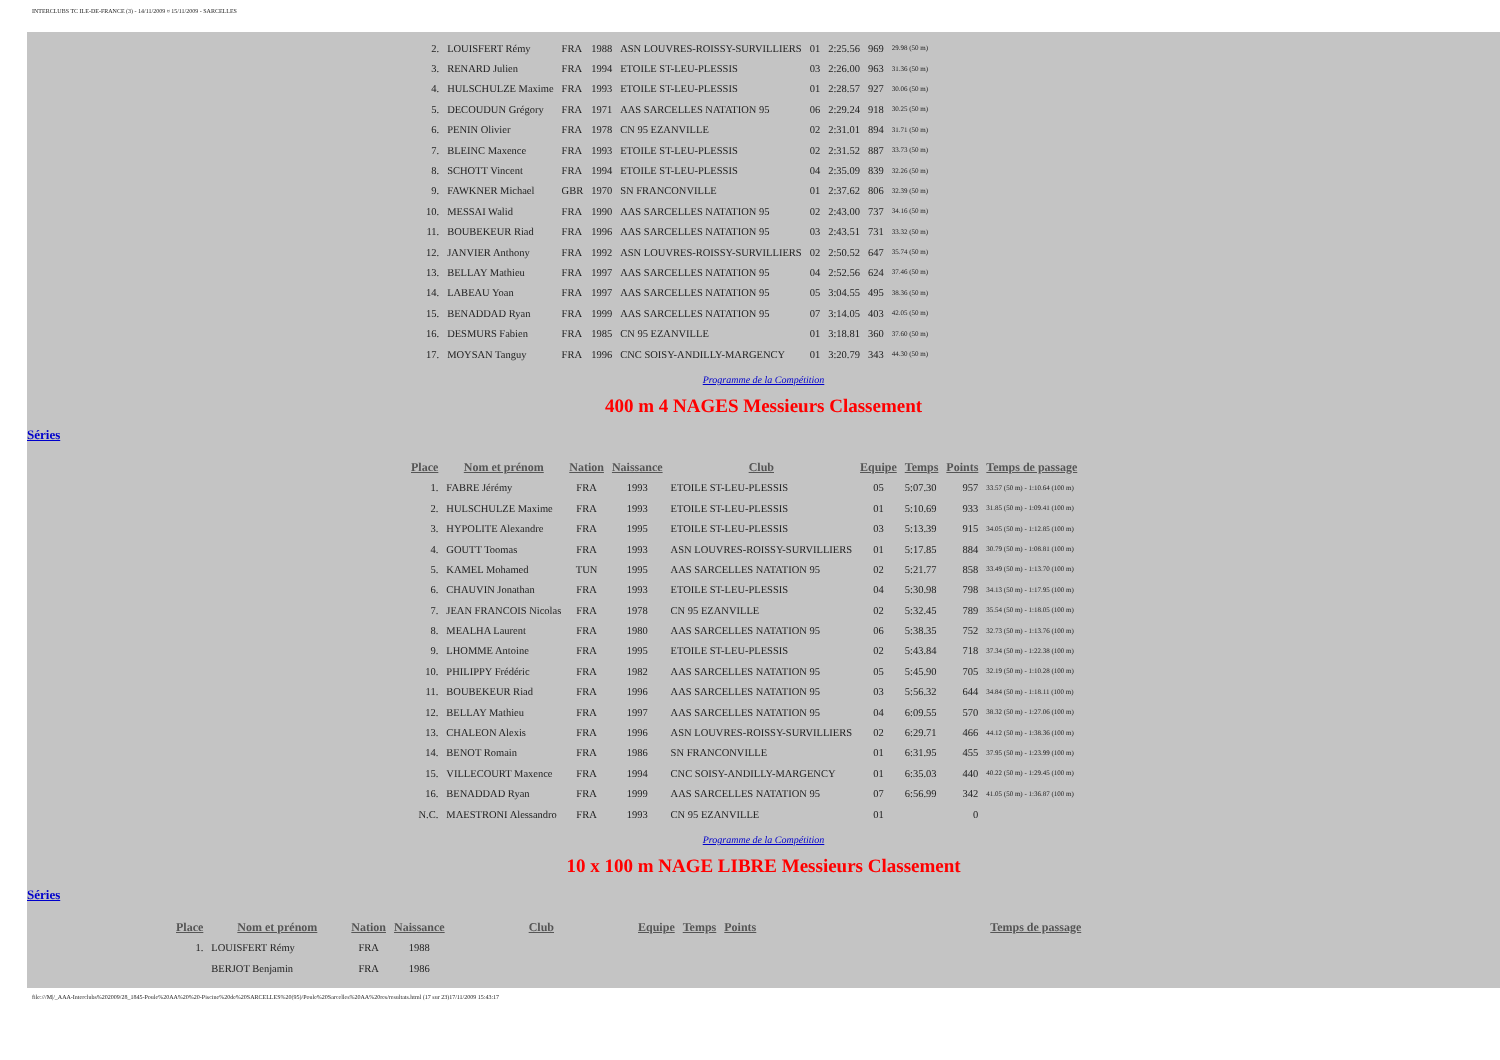INTERCLUBS TC ILE-DE-FRANCE (3) - 14/11/2009 ¤ 15/11/2009 - SARCELLES
| 2. | LOUISFERT Rémy | FRA | 1988 | ASN LOUVRES-ROISSY-SURVILLIERS | 01 | 2:25.56 | 969 | 29.98 (50 m) |
| 3. | RENARD Julien | FRA | 1994 | ETOILE ST-LEU-PLESSIS | 03 | 2:26.00 | 963 | 31.36 (50 m) |
| 4. | HULSCHULZE Maxime | FRA | 1993 | ETOILE ST-LEU-PLESSIS | 01 | 2:28.57 | 927 | 30.06 (50 m) |
| 5. | DECOUDUN Grégory | FRA | 1971 | AAS SARCELLES NATATION 95 | 06 | 2:29.24 | 918 | 30.25 (50 m) |
| 6. | PENIN Olivier | FRA | 1978 | CN 95 EZANVILLE | 02 | 2:31.01 | 894 | 31.71 (50 m) |
| 7. | BLEINC Maxence | FRA | 1993 | ETOILE ST-LEU-PLESSIS | 02 | 2:31.52 | 887 | 33.73 (50 m) |
| 8. | SCHOTT Vincent | FRA | 1994 | ETOILE ST-LEU-PLESSIS | 04 | 2:35.09 | 839 | 32.26 (50 m) |
| 9. | FAWKNER Michael | GBR | 1970 | SN FRANCONVILLE | 01 | 2:37.62 | 806 | 32.39 (50 m) |
| 10. | MESSAI Walid | FRA | 1990 | AAS SARCELLES NATATION 95 | 02 | 2:43.00 | 737 | 34.16 (50 m) |
| 11. | BOUBEKEUR Riad | FRA | 1996 | AAS SARCELLES NATATION 95 | 03 | 2:43.51 | 731 | 33.32 (50 m) |
| 12. | JANVIER Anthony | FRA | 1992 | ASN LOUVRES-ROISSY-SURVILLIERS | 02 | 2:50.52 | 647 | 35.74 (50 m) |
| 13. | BELLAY Mathieu | FRA | 1997 | AAS SARCELLES NATATION 95 | 04 | 2:52.56 | 624 | 37.46 (50 m) |
| 14. | LABEAU Yoan | FRA | 1997 | AAS SARCELLES NATATION 95 | 05 | 3:04.55 | 495 | 38.36 (50 m) |
| 15. | BENADDAD Ryan | FRA | 1999 | AAS SARCELLES NATATION 95 | 07 | 3:14.05 | 403 | 42.05 (50 m) |
| 16. | DESMURS Fabien | FRA | 1985 | CN 95 EZANVILLE | 01 | 3:18.81 | 360 | 37.60 (50 m) |
| 17. | MOYSAN Tanguy | FRA | 1996 | CNC SOISY-ANDILLY-MARGENCY | 01 | 3:20.79 | 343 | 44.30 (50 m) |
Programme de la Compétition
400 m 4 NAGES Messieurs Classement
Séries
| Place | Nom et prénom | Nation | Naissance | Club | Equipe | Temps | Points | Temps de passage |
| --- | --- | --- | --- | --- | --- | --- | --- | --- |
| 1. | FABRE Jérémy | FRA | 1993 | ETOILE ST-LEU-PLESSIS | 05 | 5:07.30 | 957 | 33.57 (50 m) - 1:10.64 (100 m) |
| 2. | HULSCHULZE Maxime | FRA | 1993 | ETOILE ST-LEU-PLESSIS | 01 | 5:10.69 | 933 | 31.85 (50 m) - 1:09.41 (100 m) |
| 3. | HYPOLITE Alexandre | FRA | 1995 | ETOILE ST-LEU-PLESSIS | 03 | 5:13.39 | 915 | 34.05 (50 m) - 1:12.85 (100 m) |
| 4. | GOUTT Toomas | FRA | 1993 | ASN LOUVRES-ROISSY-SURVILLIERS | 01 | 5:17.85 | 884 | 30.79 (50 m) - 1:08.81 (100 m) |
| 5. | KAMEL Mohamed | TUN | 1995 | AAS SARCELLES NATATION 95 | 02 | 5:21.77 | 858 | 33.49 (50 m) - 1:13.70 (100 m) |
| 6. | CHAUVIN Jonathan | FRA | 1993 | ETOILE ST-LEU-PLESSIS | 04 | 5:30.98 | 798 | 34.13 (50 m) - 1:17.95 (100 m) |
| 7. | JEAN FRANCOIS Nicolas | FRA | 1978 | CN 95 EZANVILLE | 02 | 5:32.45 | 789 | 35.54 (50 m) - 1:18.05 (100 m) |
| 8. | MEALHA Laurent | FRA | 1980 | AAS SARCELLES NATATION 95 | 06 | 5:38.35 | 752 | 32.73 (50 m) - 1:13.76 (100 m) |
| 9. | LHOMME Antoine | FRA | 1995 | ETOILE ST-LEU-PLESSIS | 02 | 5:43.84 | 718 | 37.34 (50 m) - 1:22.38 (100 m) |
| 10. | PHILIPPY Frédéric | FRA | 1982 | AAS SARCELLES NATATION 95 | 05 | 5:45.90 | 705 | 32.19 (50 m) - 1:10.28 (100 m) |
| 11. | BOUBEKEUR Riad | FRA | 1996 | AAS SARCELLES NATATION 95 | 03 | 5:56.32 | 644 | 34.84 (50 m) - 1:18.11 (100 m) |
| 12. | BELLAY Mathieu | FRA | 1997 | AAS SARCELLES NATATION 95 | 04 | 6:09.55 | 570 | 38.32 (50 m) - 1:27.06 (100 m) |
| 13. | CHALEON Alexis | FRA | 1996 | ASN LOUVRES-ROISSY-SURVILLIERS | 02 | 6:29.71 | 466 | 44.12 (50 m) - 1:38.36 (100 m) |
| 14. | BENOT Romain | FRA | 1986 | SN FRANCONVILLE | 01 | 6:31.95 | 455 | 37.95 (50 m) - 1:23.99 (100 m) |
| 15. | VILLECOURT Maxence | FRA | 1994 | CNC SOISY-ANDILLY-MARGENCY | 01 | 6:35.03 | 440 | 40.22 (50 m) - 1:29.45 (100 m) |
| 16. | BENADDAD Ryan | FRA | 1999 | AAS SARCELLES NATATION 95 | 07 | 6:56.99 | 342 | 41.05 (50 m) - 1:36.87 (100 m) |
| N.C. | MAESTRONI Alessandro | FRA | 1993 | CN 95 EZANVILLE | 01 | | 0 | |
Programme de la Compétition
10 x 100 m NAGE LIBRE Messieurs Classement
Séries
| Place | Nom et prénom | Nation | Naissance | Club | Equipe | Temps | Points | Temps de passage |
| --- | --- | --- | --- | --- | --- | --- | --- | --- |
| 1. | LOUISFERT Rémy | FRA | 1988 | | | | | |
| | BERJOT Benjamin | FRA | 1986 | | | | | |
file:///M|/_AAA-Interclubs%202009/28_1845-Poule%20AA%20%20-Piscine%20de%20SARCELLES%20(95)/Poule%20Sarcelles%20AA%20res/resultats.html (17 sur 23)17/11/2009 15:43:17